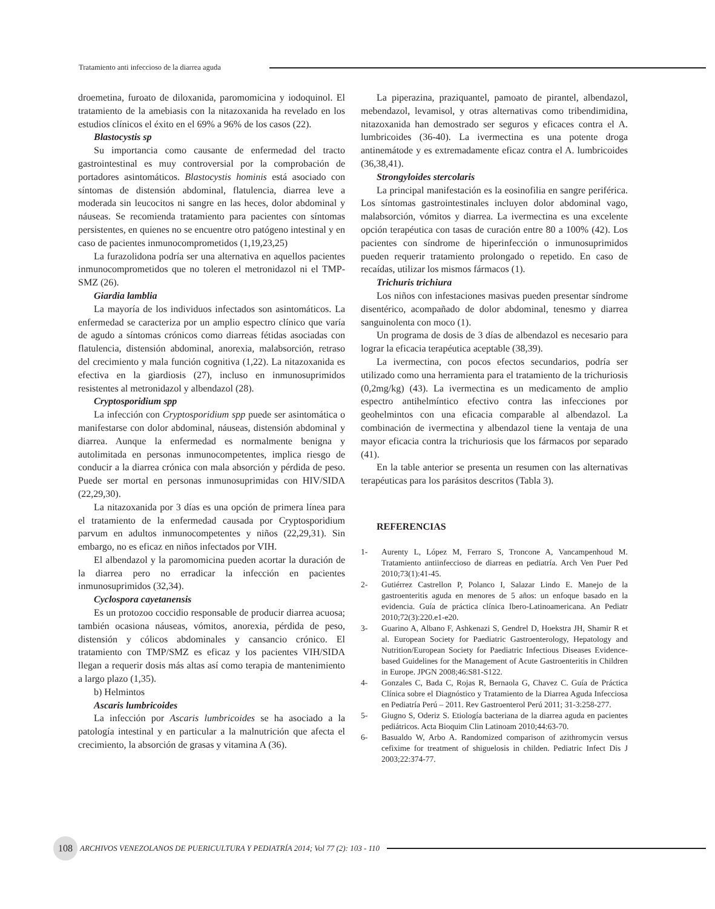Tratamiento anti infeccioso de la diarrea aguda
droemetina, furoato de diloxanida, paromomicina y iodoquinol. El tratamiento de la amebiasis con la nitazoxanida ha revelado en los estudios clínicos el éxito en el 69% a 96% de los casos (22).
Blastocystis sp
Su importancia como causante de enfermedad del tracto gastrointestinal es muy controversial por la comprobación de portadores asintomáticos. Blastocystis hominis está asociado con síntomas de distensión abdominal, flatulencia, diarrea leve a moderada sin leucocitos ni sangre en las heces, dolor abdominal y náuseas. Se recomienda tratamiento para pacientes con síntomas persistentes, en quienes no se encuentre otro patógeno intestinal y en caso de pacientes inmunocomprometidos (1,19,23,25)
La furazolidona podría ser una alternativa en aquellos pacientes inmunocomprometidos que no toleren el metronidazol ni el TMP-SMZ (26).
Giardia lamblia
La mayoría de los individuos infectados son asintomáticos. La enfermedad se caracteriza por un amplio espectro clínico que varía de agudo a síntomas crónicos como diarreas fétidas asociadas con flatulencia, distensión abdominal, anorexia, malabsorción, retraso del crecimiento y mala función cognitiva (1,22). La nitazoxanida es efectiva en la giardiosis (27), incluso en inmunosuprimidos resistentes al metronidazol y albendazol (28).
Cryptosporidium spp
La infección con Cryptosporidium spp puede ser asintomática o manifestarse con dolor abdominal, náuseas, distensión abdominal y diarrea. Aunque la enfermedad es normalmente benigna y autolimitada en personas inmunocompetentes, implica riesgo de conducir a la diarrea crónica con mala absorción y pérdida de peso. Puede ser mortal en personas inmunosuprimidas con HIV/SIDA (22,29,30).
La nitazoxanida por 3 días es una opción de primera línea para el tratamiento de la enfermedad causada por Cryptosporidium parvum en adultos inmunocompetentes y niños (22,29,31). Sin embargo, no es eficaz en niños infectados por VIH.
El albendazol y la paromomicina pueden acortar la duración de la diarrea pero no erradicar la infección en pacientes inmunosuprimidos (32,34).
Cyclospora cayetanensis
Es un protozoo coccidio responsable de producir diarrea acuosa; también ocasiona náuseas, vómitos, anorexia, pérdida de peso, distensión y cólicos abdominales y cansancio crónico. El tratamiento con TMP/SMZ es eficaz y los pacientes VIH/SIDA llegan a requerir dosis más altas así como terapia de mantenimiento a largo plazo (1,35).
b) Helmintos
Ascaris lumbricoides
La infección por Ascaris lumbricoides se ha asociado a la patología intestinal y en particular a la malnutrición que afecta el crecimiento, la absorción de grasas y vitamina A (36).
La piperazina, praziquantel, pamoato de pirantel, albendazol, mebendazol, levamisol, y otras alternativas como tribendimidina, nitazoxanida han demostrado ser seguros y eficaces contra el A. lumbricoides (36-40). La ivermectina es una potente droga antinemátode y es extremadamente eficaz contra el A. lumbricoides (36,38,41).
Strongyloides stercolaris
La principal manifestación es la eosinofilia en sangre periférica. Los síntomas gastrointestinales incluyen dolor abdominal vago, malabsorción, vómitos y diarrea. La ivermectina es una excelente opción terapéutica con tasas de curación entre 80 a 100% (42). Los pacientes con síndrome de hiperinfección o inmunosuprimidos pueden requerir tratamiento prolongado o repetido. En caso de recaídas, utilizar los mismos fármacos (1).
Trichuris trichiura
Los niños con infestaciones masivas pueden presentar síndrome disentérico, acompañado de dolor abdominal, tenesmo y diarrea sanguinolenta con moco (1).
Un programa de dosis de 3 días de albendazol es necesario para lograr la eficacia terapéutica aceptable (38,39).
La ivermectina, con pocos efectos secundarios, podría ser utilizado como una herramienta para el tratamiento de la trichuriosis (0,2mg/kg) (43). La ivermectina es un medicamento de amplio espectro antihelmíntico efectivo contra las infecciones por geohelmintos con una eficacia comparable al albendazol. La combinación de ivermectina y albendazol tiene la ventaja de una mayor eficacia contra la trichuriosis que los fármacos por separado (41).
En la table anterior se presenta un resumen con las alternativas terapéuticas para los parásitos descritos (Tabla 3).
REFERENCIAS
1- Aurenty L, López M, Ferraro S, Troncone A, Vancampenhoud M. Tratamiento antiinfeccioso de diarreas en pediatría. Arch Ven Puer Ped 2010;73(1):41-45.
2- Gutiérrez Castrellon P, Polanco I, Salazar Lindo E. Manejo de la gastroenteritis aguda en menores de 5 años: un enfoque basado en la evidencia. Guía de práctica clínica Ibero-Latinoamericana. An Pediatr 2010;72(3):220.e1-e20.
3- Guarino A, Albano F, Ashkenazi S, Gendrel D, Hoekstra JH, Shamir R et al. European Society for Paediatric Gastroenterology, Hepatology and Nutrition/European Society for Paediatric Infectious Diseases Evidence-based Guidelines for the Management of Acute Gastroenteritis in Children in Europe. JPGN 2008;46:S81-S122.
4- Gonzales C, Bada C, Rojas R, Bernaola G, Chavez C. Guía de Práctica Clínica sobre el Diagnóstico y Tratamiento de la Diarrea Aguda Infecciosa en Pediatría Perú – 2011. Rev Gastroenterol Perú 2011; 31-3:258-277.
5- Giugno S, Oderiz S. Etiología bacteriana de la diarrea aguda en pacientes pediátricos. Acta Bioquim Clin Latinoam 2010;44:63-70.
6- Basualdo W, Arbo A. Randomized comparison of azithromycin versus cefixime for treatment of shiguelosis in childen. Pediatric Infect Dis J 2003;22:374-77.
108
ARCHIVOS VENEZOLANOS DE PUERICULTURA Y PEDIATRÍA 2014; Vol 77 (2): 103 - 110